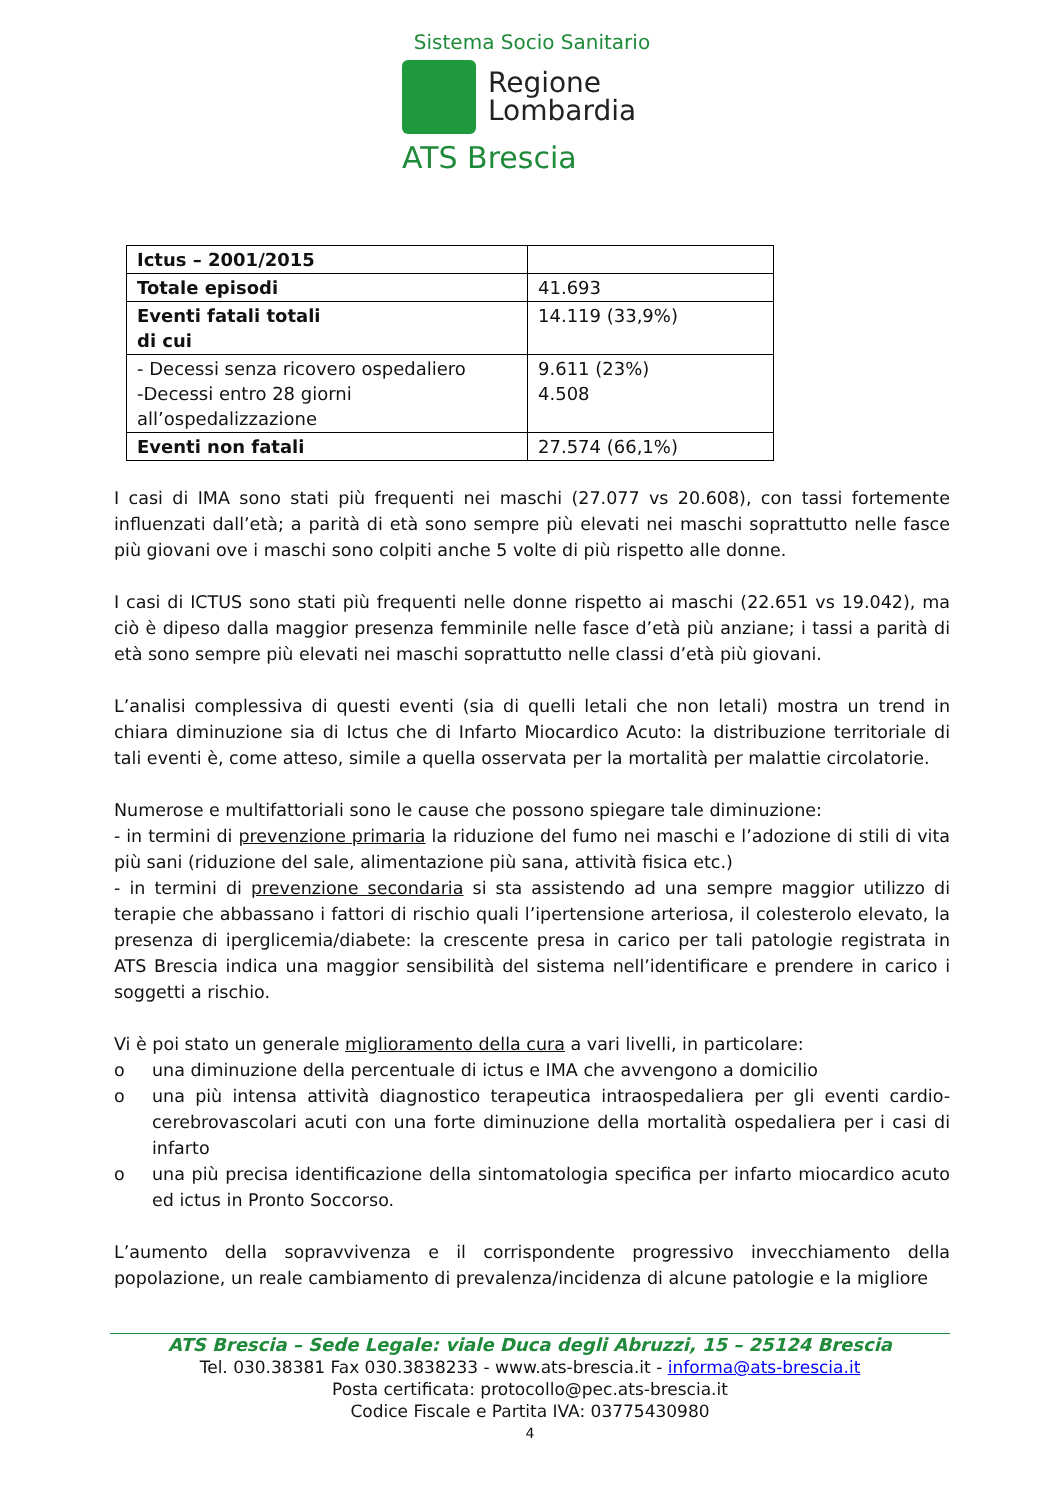Sistema Socio Sanitario
Regione
Lombardia
ATS Brescia
| Ictus – 2001/2015 | |
| Totale episodi | 41.693 |
| Eventi fatali totali di cui | 14.119 (33,9%) |
| - Decessi senza ricovero ospedaliero -Decessi entro 28 giorni all’ospedalizzazione | 9.611 (23%) 4.508 |
| Eventi non fatali | 27.574 (66,1%) |
I casi di IMA sono stati più frequenti nei maschi (27.077 vs 20.608), con tassi fortemente influenzati dall’età; a parità di età sono sempre più elevati nei maschi soprattutto nelle fasce più giovani ove i maschi sono colpiti anche 5 volte di più rispetto alle donne.
I casi di ICTUS sono stati più frequenti nelle donne rispetto ai maschi (22.651 vs 19.042), ma ciò è dipeso dalla maggior presenza femminile nelle fasce d’età più anziane; i tassi a parità di età sono sempre più elevati nei maschi soprattutto nelle classi d’età più giovani.
L’analisi complessiva di questi eventi (sia di quelli letali che non letali) mostra un trend in chiara diminuzione sia di Ictus che di Infarto Miocardico Acuto: la distribuzione territoriale di tali eventi è, come atteso, simile a quella osservata per la mortalità per malattie circolatorie.
Numerose e multifattoriali sono le cause che possono spiegare tale diminuzione:
- in termini di prevenzione primaria la riduzione del fumo nei maschi e l’adozione di stili di vita più sani (riduzione del sale, alimentazione più sana, attività fisica etc.)
- in termini di prevenzione secondaria si sta assistendo ad una sempre maggior utilizzo di terapie che abbassano i fattori di rischio quali l’ipertensione arteriosa, il colesterolo elevato, la presenza di iperglicemia/diabete: la crescente presa in carico per tali patologie registrata in ATS Brescia indica una maggior sensibilità del sistema nell’identificare e prendere in carico i soggetti a rischio.
Vi è poi stato un generale miglioramento della cura a vari livelli, in particolare:
o una diminuzione della percentuale di ictus e IMA che avvengono a domicilio
o una più intensa attività diagnostico terapeutica intraospedaliera per gli eventi cardio-cerebrovascolari acuti con una forte diminuzione della mortalità ospedaliera per i casi di infarto
o una più precisa identificazione della sintomatologia specifica per infarto miocardico acuto ed ictus in Pronto Soccorso.
L’aumento della sopravvivenza e il corrispondente progressivo invecchiamento della popolazione, un reale cambiamento di prevalenza/incidenza di alcune patologie e la migliore
ATS Brescia – Sede Legale: viale Duca degli Abruzzi, 15 – 25124 Brescia
Tel. 030.38381 Fax 030.3838233 - www.ats-brescia.it - informa@ats-brescia.it
Posta certificata: protocollo@pec.ats-brescia.it
Codice Fiscale e Partita IVA: 03775430980
4